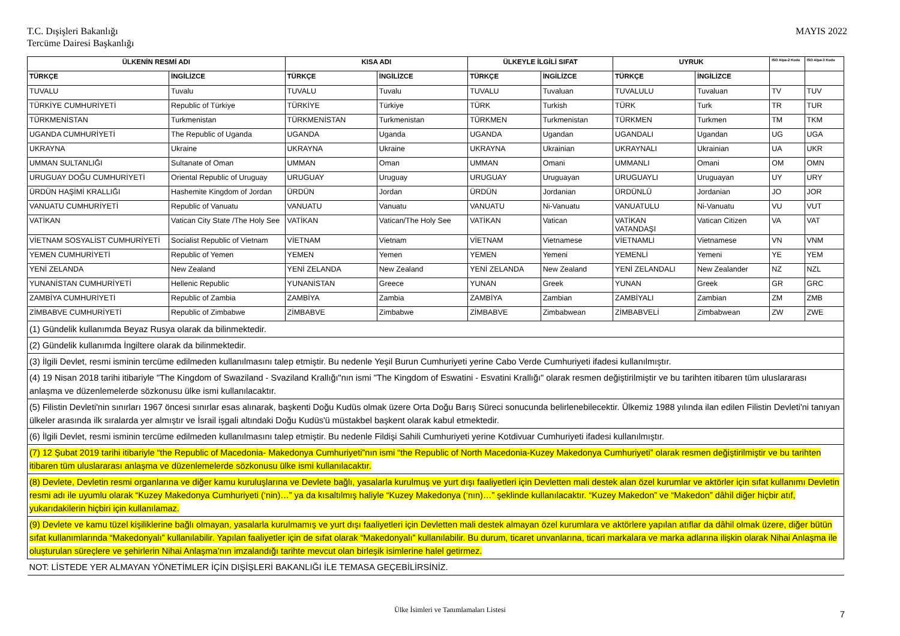T.C. Dışişleri Bakanlığı
Tercüme Dairesi Başkanlığı
MAYIS 2022
| ÜLKENİN RESMİ ADI | | KISA ADI | | ÜLKEYLE İLGİLİ SIFAT | | UYRUK | | ISO Alpa-2 Kodu | ISO Alpa-3 Kodu |
| --- | --- | --- | --- | --- | --- | --- | --- | --- | --- |
| TÜRKÇE | İNGİLİZCE | TÜRKÇE | İNGİLİZCE | TÜRKÇE | İNGİLİZCE | TÜRKÇE | İNGİLİZCE | | |
| TUVALU | Tuvalu | TUVALU | Tuvalu | TUVALU | Tuvaluan | TUVALULU | Tuvaluan | TV | TUV |
| TÜRKİYE CUMHURİYETİ | Republic of Türkiye | TÜRKİYE | Türkiye | TÜRK | Turkish | TÜRK | Turk | TR | TUR |
| TÜRKMENİSTAN | Turkmenistan | TÜRKMENİSTAN | Turkmenistan | TÜRKMEN | Turkmenistan | TÜRKMEN | Turkmen | TM | TKM |
| UGANDA CUMHURİYETİ | The Republic of Uganda | UGANDA | Uganda | UGANDA | Ugandan | UGANDALI | Ugandan | UG | UGA |
| UKRAYNA | Ukraine | UKRAYNA | Ukraine | UKRAYNA | Ukrainian | UKRAYNALI | Ukrainian | UA | UKR |
| UMMAN SULTANLIĞI | Sultanate of Oman | UMMAN | Oman | UMMAN | Omani | UMMANLI | Omani | OM | OMN |
| URUGUAY DOĞU CUMHURİYETİ | Oriental Republic of Uruguay | URUGUAY | Uruguay | URUGUAY | Uruguayan | URUGUAYLI | Uruguayan | UY | URY |
| ÜRDÜN HAŞİMİ KRALLIĞI | Hashemite Kingdom of Jordan | ÜRDÜN | Jordan | ÜRDÜN | Jordanian | ÜRDÜNLÜ | Jordanian | JO | JOR |
| VANUATU CUMHURİYETİ | Republic of Vanuatu | VANUATU | Vanuatu | VANUATU | Ni-Vanuatu | VANUATULU | Ni-Vanuatu | VU | VUT |
| VATİKAN | Vatican City State /The Holy See | VATİKAN | Vatican/The Holy See | VATİKAN | Vatican | VATİKAN VATANDAŞI | Vatican Citizen | VA | VAT |
| VİETNAM SOSYALİST CUMHURİYETİ | Socialist Republic of Vietnam | VİETNAM | Vietnam | VİETNAM | Vietnamese | VİETNAMLI | Vietnamese | VN | VNM |
| YEMEN CUMHURİYETİ | Republic of Yemen | YEMEN | Yemen | YEMEN | Yemeni | YEMENLİ | Yemeni | YE | YEM |
| YENİ ZELANDA | New Zealand | YENİ ZELANDA | New Zealand | YENİ ZELANDA | New Zealand | YENİ ZELANDALI | New Zealander | NZ | NZL |
| YUNANİSTAN CUMHURİYETİ | Hellenic Republic | YUNANİSTAN | Greece | YUNAN | Greek | YUNAN | Greek | GR | GRC |
| ZAMBİYA CUMHURİYETİ | Republic of Zambia | ZAMBİYA | Zambia | ZAMBİYA | Zambian | ZAMBİYALI | Zambian | ZM | ZMB |
| ZİMBABVE CUMHURİYETİ | Republic of Zimbabwe | ZİMBABVE | Zimbabwe | ZİMBABVE | Zimbabwean | ZİMBABVELİ | Zimbabwean | ZW | ZWE |
| (1) Gündelik kullanımda Beyaz Rusya olarak da bilinmektedir. | | | | | | | | | |
| (2) Gündelik kullanımda İngiltere olarak da bilinmektedir. | | | | | | | | | |
| (3) İlgili Devlet, resmi isminin tercüme edilmeden kullanılmasını talep etmiştir. Bu nedenle Yeşil Burun Cumhuriyeti yerine Cabo Verde Cumhuriyeti ifadesi kullanılmıştır. | | | | | | | | | |
| (4) 19 Nisan 2018 tarihi itibariyle "The Kingdom of Swaziland - Svaziland Krallığı"nın ismi "The Kingdom of Eswatini - Esvatini Krallığı" olarak resmen değiştirilmiştir ve bu tarihten itibaren tüm uluslararası anlaşma ve düzenlemelerde sözkonusu ülke ismi kullanılacaktır. | | | | | | | | | |
| (5) Filistin Devleti'nin sınırları 1967 öncesi sınırlar esas alınarak, başkenti Doğu Kudüs olmak üzere Orta Doğu Barış Süreci sonucunda belirlenebilecektir. Ülkemiz 1988 yılında ilan edilen Filistin Devleti'ni tanıyan ülkeler arasında ilk sıralarda yer almıştır ve İsrail işgali altındaki Doğu Kudüs'ü müstakbel başkent olarak kabul etmektedir. | | | | | | | | | |
| (6) İlgili Devlet, resmi isminin tercüme edilmeden kullanılmasını talep etmiştir. Bu nedenle Fildişi Sahili Cumhuriyeti yerine Kotdivuar Cumhuriyeti ifadesi kullanılmıştır. | | | | | | | | | |
| (7) 12 Şubat 2019 tarihi itibariyle “the Republic of Macedonia- Makedonya Cumhuriyeti”nın ismi “the Republic of North Macedonia-Kuzey Makedonya Cumhuriyeti” olarak resmen değiştirilmiştir ve bu tarihten itibaren tüm uluslararası anlaşma ve düzenlemelerde sözkonusu ülke ismi kullanılacaktır. | | | | | | | | | |
| (8) Devlete, Devletin resmi organlarına ve diğer kamu kuruluşlarına ve Devlete bağlı, yasalarla kurulmuş ve yurt dışı faaliyetleri için Devletten mali destek alan özel kurumlar ve aktörler için sıfat kullanımı Devletin resmi adı ile uyumlu olarak “Kuzey Makedonya Cumhuriyeti (‘nin)…” ya da kısaltılmış haliyle “Kuzey Makedonya (‘nın)…” şeklinde kullanılacaktır. “Kuzey Makedon” ve “Makedon” dâhil diğer hiçbir atıf, yukarıdakilerin hiçbiri için kullanılamaz. | | | | | | | | | |
| (9) Devlete ve kamu tüzel kişiliklerine bağlı olmayan, yasalarla kurulmamış ve yurt dışı faaliyetleri için Devletten mali destek almayan özel kurumlara ve aktörlere yapılan atıflar da dâhil olmak üzere, diğer bütün sıfat kullanımlarında “Makedonyalı” kullanılabilir. Yapılan faaliyetler için de sıfat olarak “Makedonyalı” kullanılabilir. Bu durum, ticaret unvanlarına, ticari markalara ve marka adlarına ilişkin olarak Nihai Anlaşma ile oluşturulan süreçlere ve şehirlerin Nihai Anlaşma’nın imzalandığı tarihte mevcut olan birleşik isimlerine halel getirmez. | | | | | | | | | |
| NOT: LİSTEDE YER ALMAYAN YÖNETİMLER İÇİN DIŞİŞLERİ BAKANLIĞI İLE TEMASA GEÇEBİLİRSİNİZ. | | | | | | | | | |
Ülke İsimleri ve Tanımlamaları Listesi 7